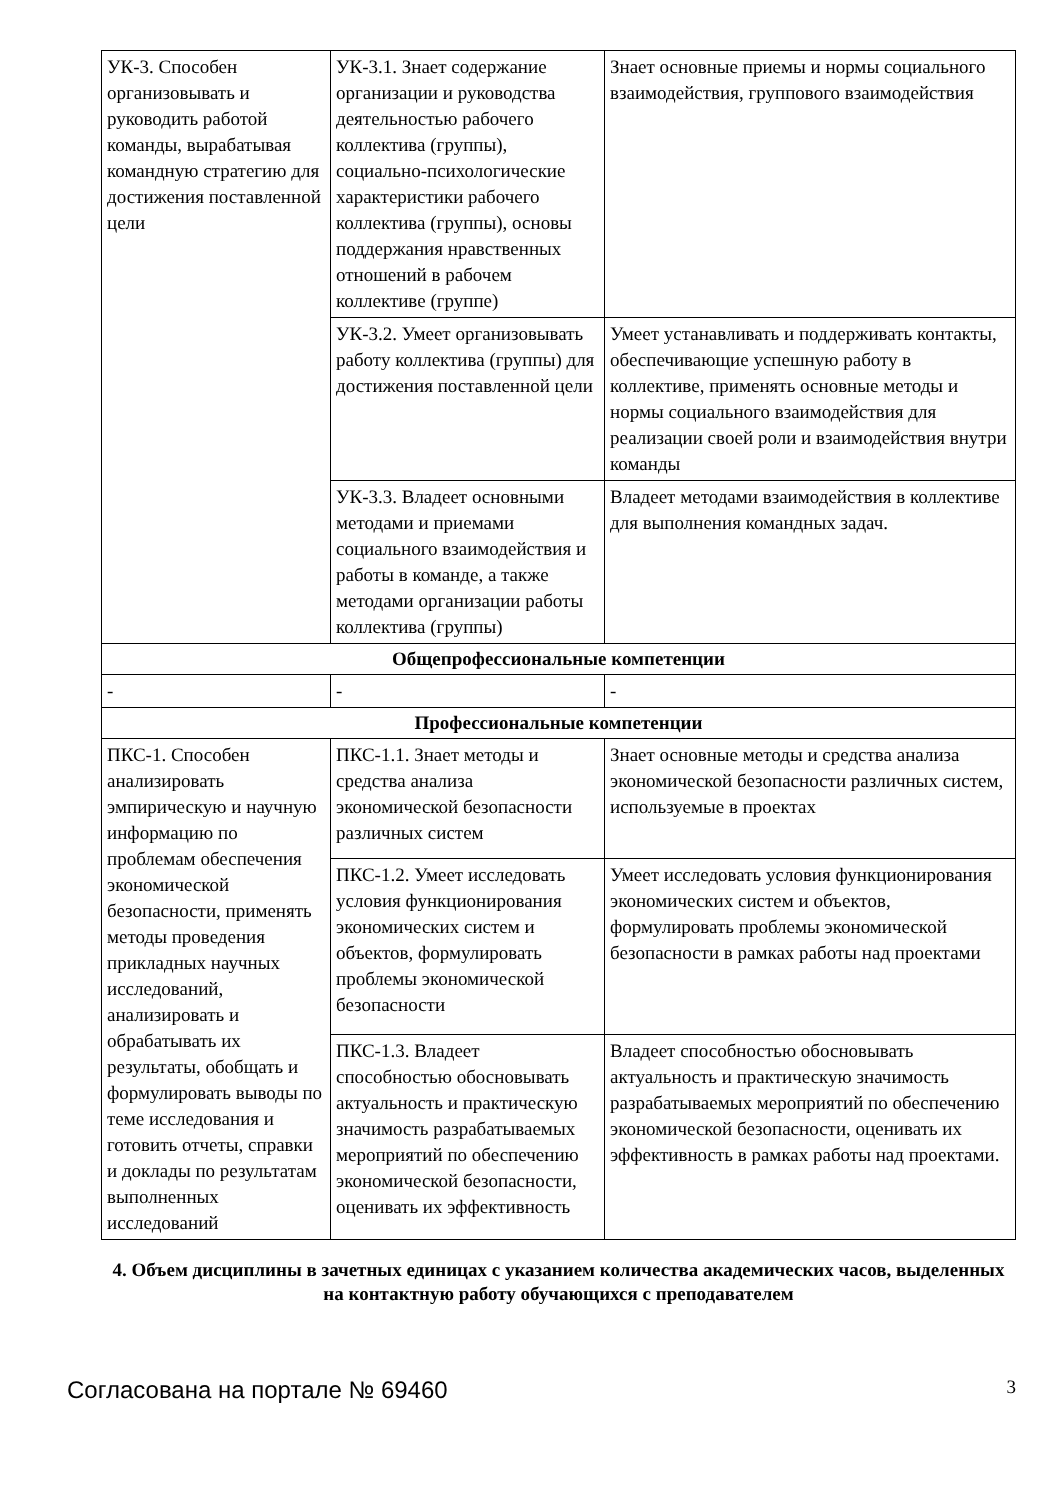| УК-3. Способен организовывать и руководить работой команды, вырабатывая командную стратегию для достижения поставленной цели | УК-3.1. Знает содержание организации и руководства деятельностью рабочего коллектива (группы), социально-психологические характеристики рабочего коллектива (группы), основы поддержания нравственных отношений в рабочем коллективе (группе) | Знает основные приемы и нормы социального взаимодействия, группового взаимодействия |
| | УК-3.2. Умеет организовывать работу коллектива (группы) для достижения поставленной цели | Умеет устанавливать и поддерживать контакты, обеспечивающие успешную работу в коллективе, применять основные методы и нормы социального взаимодействия для реализации своей роли и взаимодействия внутри команды |
| | УК-3.3. Владеет основными методами и приемами социального взаимодействия и работы в команде, а также методами организации работы коллектива (группы) | Владеет методами взаимодействия в коллективе для выполнения командных задач. |
| Общепрофессиональные компетенции | | |
| - | - | - |
| Профессиональные компетенции | | |
| ПКС-1. Способен анализировать эмпирическую и научную информацию по проблемам обеспечения экономической безопасности, применять методы проведения прикладных научных исследований, анализировать и обрабатывать их результаты, обобщать и формулировать выводы по теме исследования и готовить отчеты, справки и доклады по результатам выполненных исследований | ПКС-1.1. Знает методы и средства анализа экономической безопасности различных систем | Знает основные методы и средства анализа экономической безопасности различных систем, используемые в проектах |
| | ПКС-1.2. Умеет исследовать условия функционирования экономических систем и объектов, формулировать проблемы экономической безопасности | Умеет исследовать условия функционирования экономических систем и объектов, формулировать проблемы экономической безопасности в рамках работы над проектами |
| | ПКС-1.3. Владеет способностью обосновывать актуальность и практическую значимость разрабатываемых мероприятий по обеспечению экономической безопасности, оценивать их эффективность | Владеет способностью обосновывать актуальность и практическую значимость разрабатываемых мероприятий по обеспечению экономической безопасности, оценивать их эффективность в рамках работы над проектами. |
4. Объем дисциплины в зачетных единицах с указанием количества академических часов, выделенных на контактную работу обучающихся с преподавателем
Согласована на портале № 69460 3